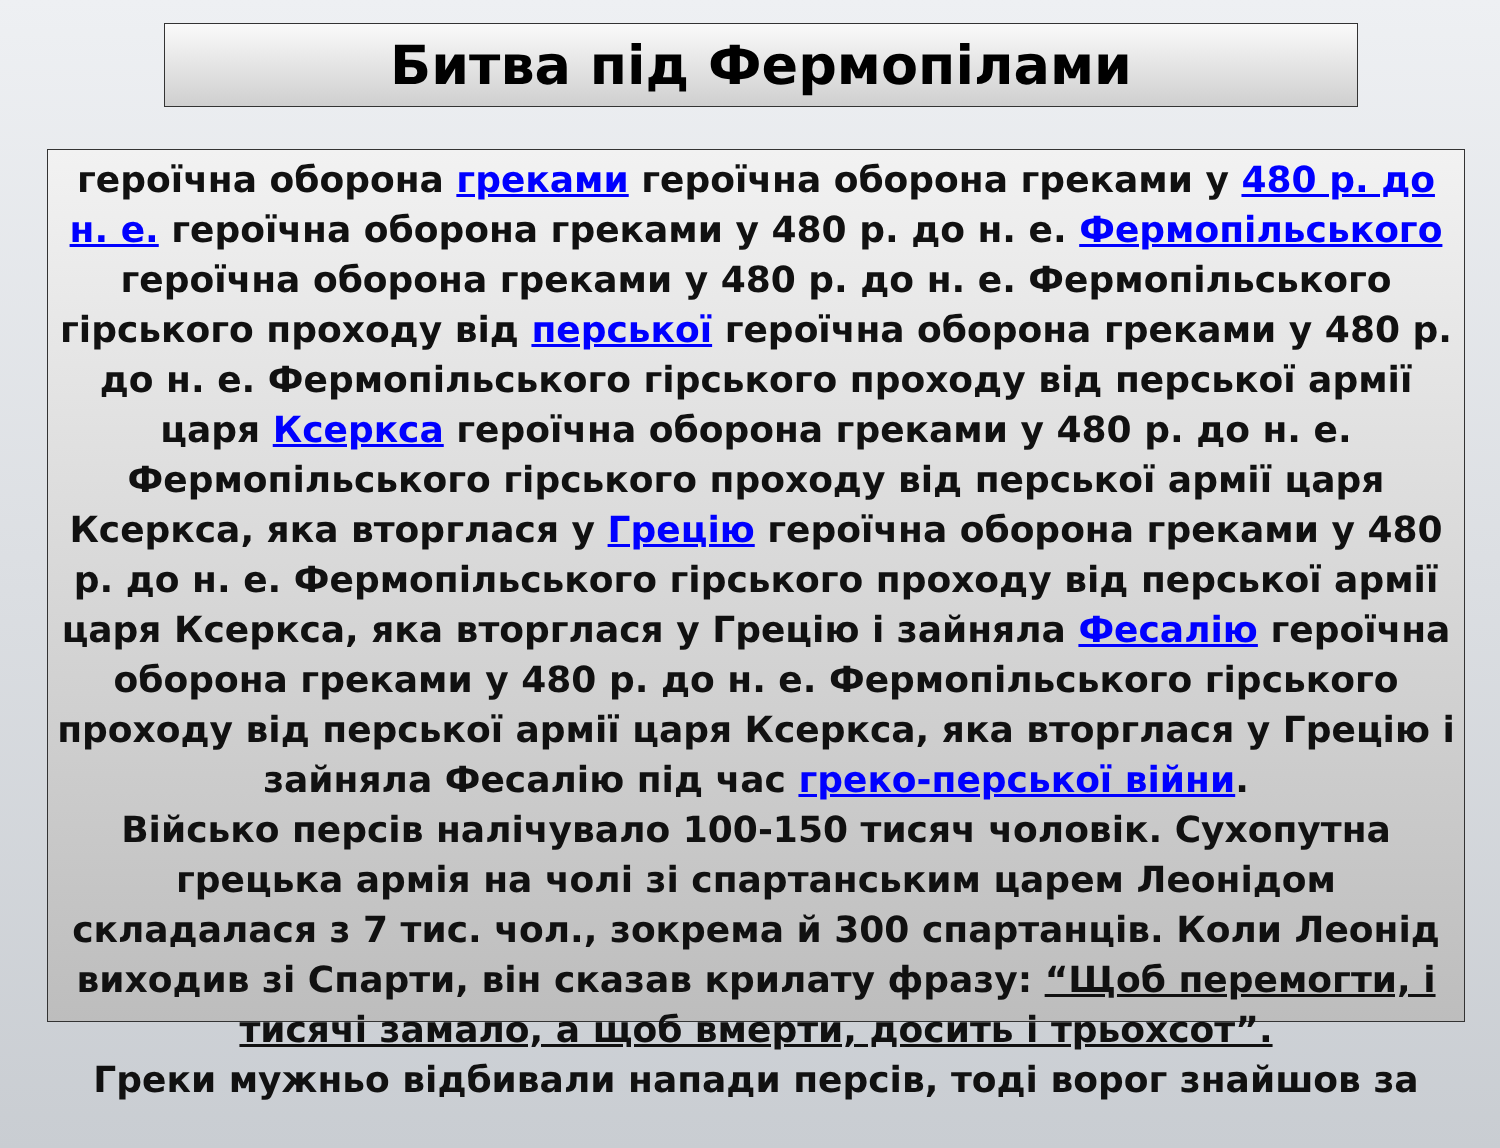Битва під Фермопілами
героїчна оборона греками героїчна оборона греками у 480 р. до н. е. героїчна оборона греками у 480 р. до н. е. Фермопільського героїчна оборона греками у 480 р. до н. е. Фермопільського гірського проходу від перської героїчна оборона греками у 480 р. до н. е. Фермопільського гірського проходу від перської армії царя Ксеркса героїчна оборона греками у 480 р. до н. е. Фермопільського гірського проходу від перської армії царя Ксеркса, яка вторглася у Грецію героїчна оборона греками у 480 р. до н. е. Фермопільського гірського проходу від перської армії царя Ксеркса, яка вторглася у Грецію і зайняла Фесалію героїчна оборона греками у 480 р. до н. е. Фермопільського гірського проходу від перської армії царя Ксеркса, яка вторглася у Грецію і зайняла Фесалію під час греко-перської війни.
Військо персів налічувало 100-150 тисяч чоловік. Сухопутна грецька армія на чолі зі спартанським царем Леонідом складалася з 7 тис. чол., зокрема й 300 спартанців. Коли Леонід виходив зі Спарти, він сказав крилату фразу: “Щоб перемогти, і тисячі замало, а щоб вмерти, досить і трьохсот”.
Греки мужньо відбивали напади персів, тоді ворог знайшов за